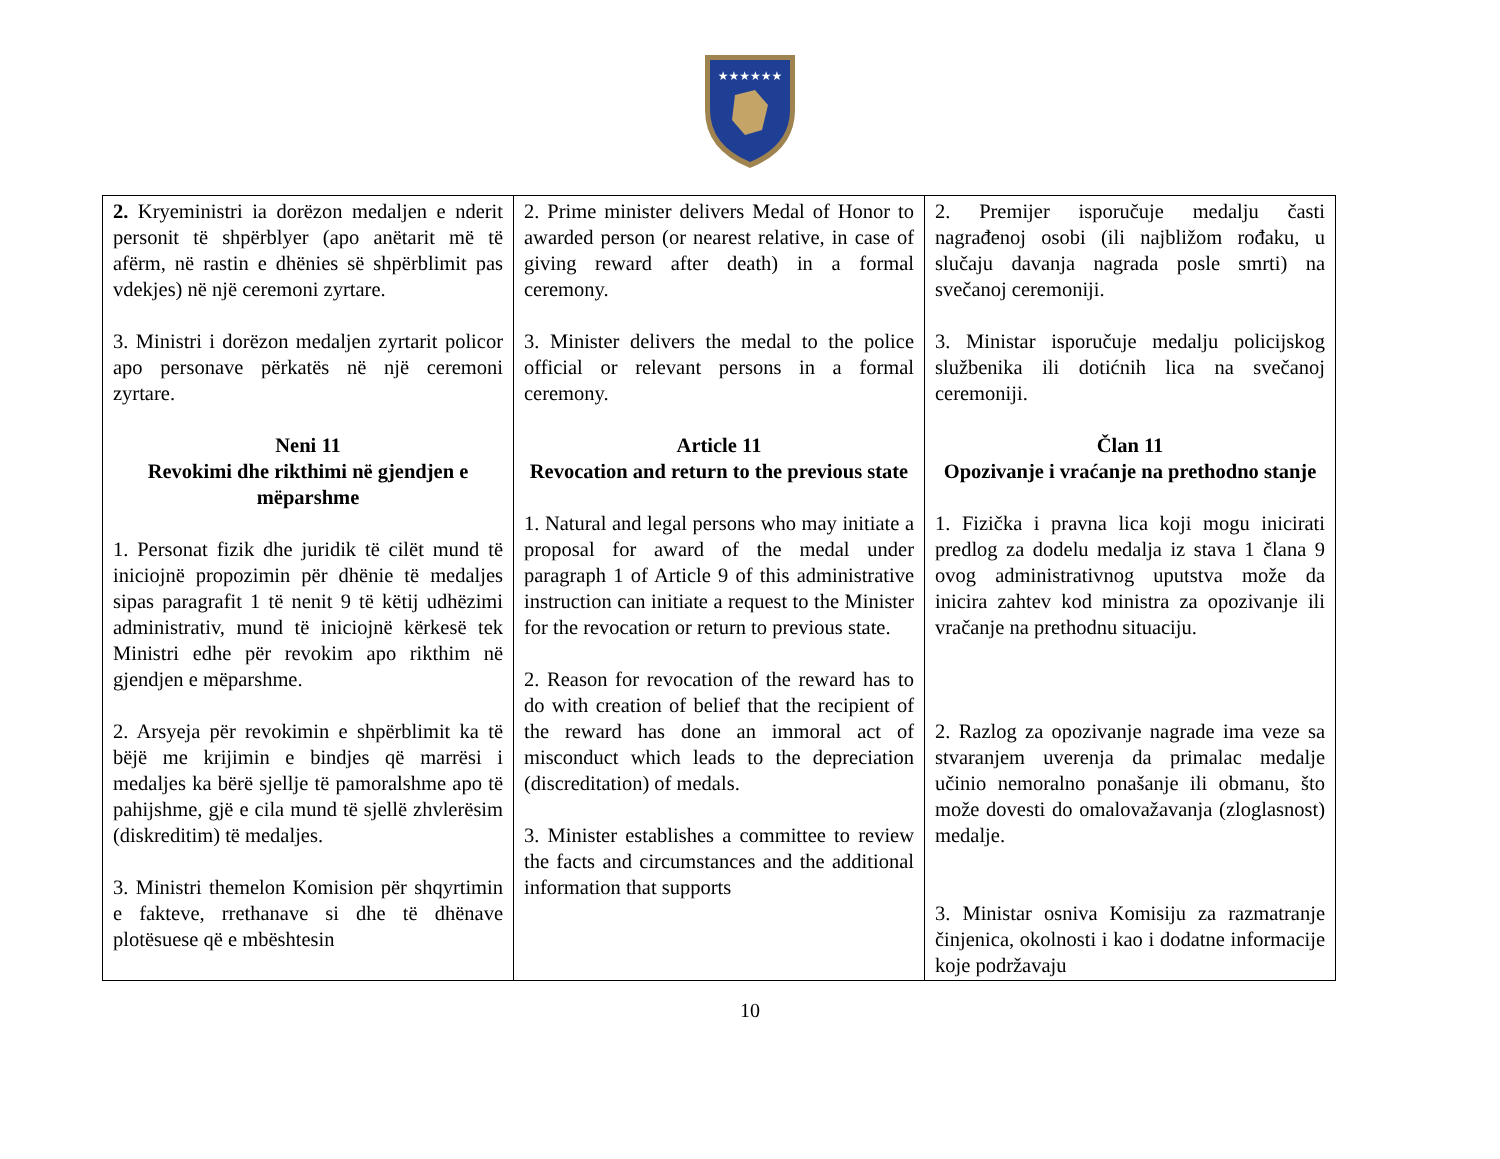★★★★★★
| 2. Kryeministri ia dorëzon medaljen e nderit personit të shpërblyer (apo anëtarit më të afërm, në rastin e dhënies së shpërblimit pas vdekjes) në një ceremoni zyrtare. 3. Ministri i dorëzon medaljen zyrtarit policor apo personave përkatës në një ceremoni zyrtare. Neni 11 Revokimi dhe rikthimi në gjendjen e mëparshme 1. Personat fizik dhe juridik të cilët mund të iniciojnë propozimin për dhënie të medaljes sipas paragrafit 1 të nenit 9 të këtij udhëzimi administrativ, mund të iniciojnë kërkesë tek Ministri edhe për revokim apo rikthim në gjendjen e mëparshme. 2. Arsyeja për revokimin e shpërblimit ka të bëjë me krijimin e bindjes që marrësi i medaljes ka bërë sjellje të pamoralshme apo të pahijshme, gjë e cila mund të sjellë zhvlerësim (diskreditim) të medaljes. 3. Ministri themelon Komision për shqyrtimin e fakteve, rrethanave si dhe të dhënave plotësuese që e mbështesin | 2. Prime minister delivers Medal of Honor to awarded person (or nearest relative, in case of giving reward after death) in a formal ceremony. 3. Minister delivers the medal to the police official or relevant persons in a formal ceremony. Article 11 Revocation and return to the previous state 1. Natural and legal persons who may initiate a proposal for award of the medal under paragraph 1 of Article 9 of this administrative instruction can initiate a request to the Minister for the revocation or return to previous state. 2. Reason for revocation of the reward has to do with creation of belief that the recipient of the reward has done an immoral act of misconduct which leads to the depreciation (discreditation) of medals. 3. Minister establishes a committee to review the facts and circumstances and the additional information that supports | 2. Premijer isporučuje medalju časti nagrađenoj osobi (ili najbližom rođaku, u slučaju davanja nagrada posle smrti) na svečanoj ceremoniji. 3. Ministar isporučuje medalju policijskog službenika ili dotićnih lica na svečanoj ceremoniji. Član 11 Opozivanje i vraćanje na prethodno stanje 1. Fizička i pravna lica koji mogu inicirati predlog za dodelu medalja iz stava 1 člana 9 ovog administrativnog uputstva može da inicira zahtev kod ministra za opozivanje ili vračanje na prethodnu situaciju. 2. Razlog za opozivanje nagrade ima veze sa stvaranjem uverenja da primalac medalje učinio nemoralno ponašanje ili obmanu, što može dovesti do omalovažavanja (zloglasnost) medalje. 3. Ministar osniva Komisiju za razmatranje činjenica, okolnosti i kao i dodatne informacije koje podržavaju |
10